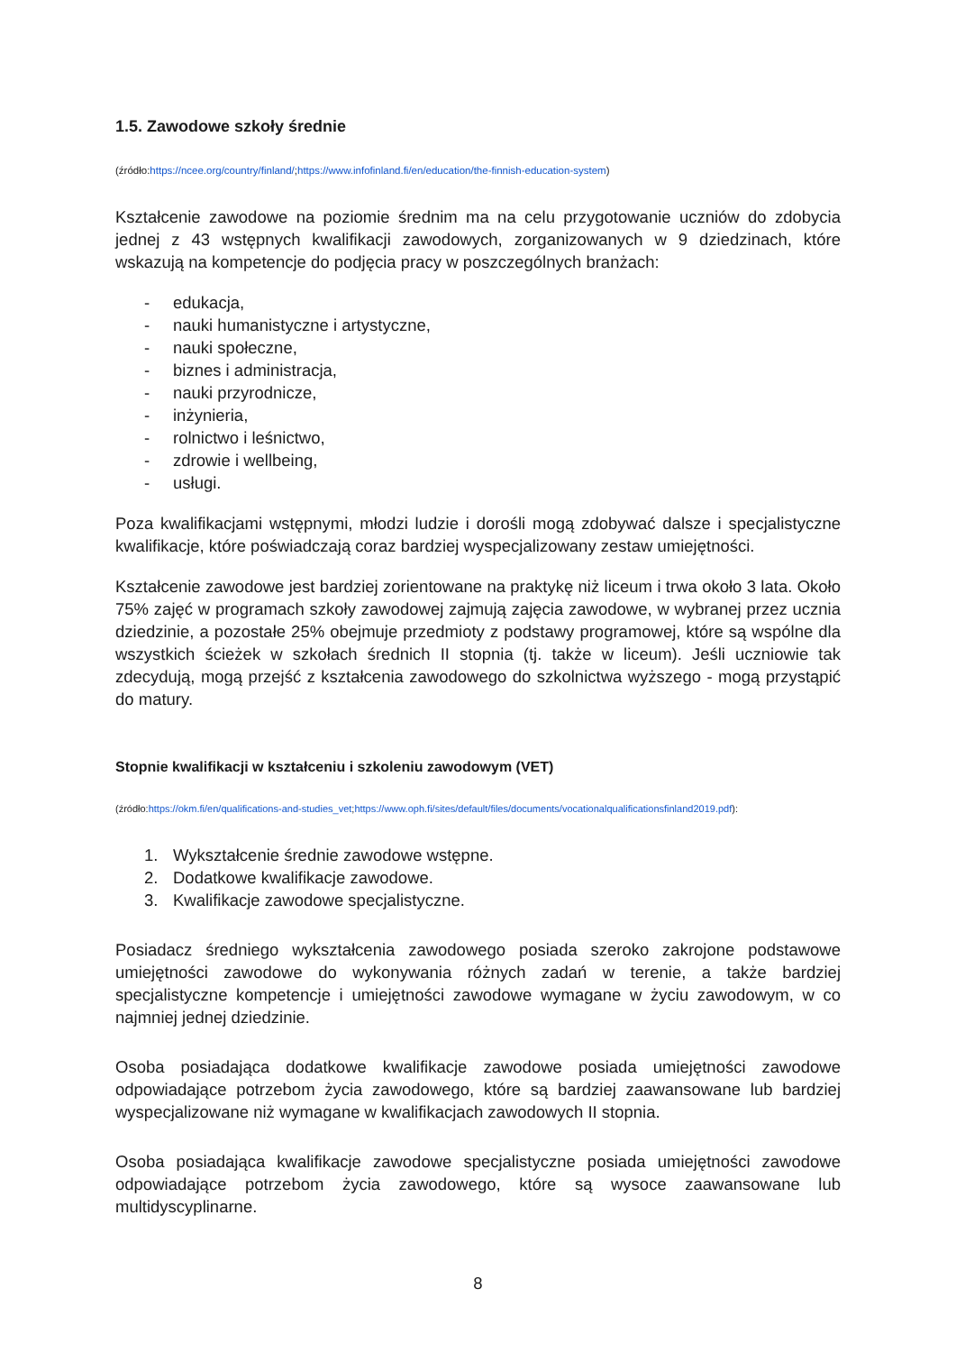1.5. Zawodowe szkoły średnie
(źródło:https://ncee.org/country/finland/;https://www.infofinland.fi/en/education/the-finnish-education-system)
Kształcenie zawodowe na poziomie średnim ma na celu przygotowanie uczniów do zdobycia jednej z 43 wstępnych kwalifikacji zawodowych, zorganizowanych w 9 dziedzinach, które wskazują na kompetencje do podjęcia pracy w poszczególnych branżach:
- edukacja,
- nauki humanistyczne i artystyczne,
- nauki społeczne,
- biznes i administracja,
- nauki przyrodnicze,
- inżynieria,
- rolnictwo i leśnictwo,
- zdrowie i wellbeing,
- usługi.
Poza kwalifikacjami wstępnymi, młodzi ludzie i dorośli mogą zdobywać dalsze i specjalistyczne kwalifikacje, które poświadczają coraz bardziej wyspecjalizowany zestaw umiejętności.
Kształcenie zawodowe jest bardziej zorientowane na praktykę niż liceum i trwa około 3 lata. Około 75% zajęć w programach szkoły zawodowej zajmują zajęcia zawodowe, w wybranej przez ucznia dziedzinie, a pozostałe 25% obejmuje przedmioty z podstawy programowej, które są wspólne dla wszystkich ścieżek w szkołach średnich II stopnia (tj. także w liceum). Jeśli uczniowie tak zdecydują, mogą przejść z kształcenia zawodowego do szkolnictwa wyższego - mogą przystąpić do matury.
Stopnie kwalifikacji w kształceniu i szkoleniu zawodowym (VET)
(źródło:https://okm.fi/en/qualifications-and-studies_vet;https://www.oph.fi/sites/default/files/documents/vocationalqualificationsfinland2019.pdf):
1. Wykształcenie średnie zawodowe wstępne.
2. Dodatkowe kwalifikacje zawodowe.
3. Kwalifikacje zawodowe specjalistyczne.
Posiadacz średniego wykształcenia zawodowego posiada szeroko zakrojone podstawowe umiejętności zawodowe do wykonywania różnych zadań w terenie, a także bardziej specjalistyczne kompetencje i umiejętności zawodowe wymagane w życiu zawodowym, w co najmniej jednej dziedzinie.
Osoba posiadająca dodatkowe kwalifikacje zawodowe posiada umiejętności zawodowe odpowiadające potrzebom życia zawodowego, które są bardziej zaawansowane lub bardziej wyspecjalizowane niż wymagane w kwalifikacjach zawodowych II stopnia.
Osoba posiadająca kwalifikacje zawodowe specjalistyczne posiada umiejętności zawodowe odpowiadające potrzebom życia zawodowego, które są wysoce zaawansowane lub multidyscyplinarne.
8